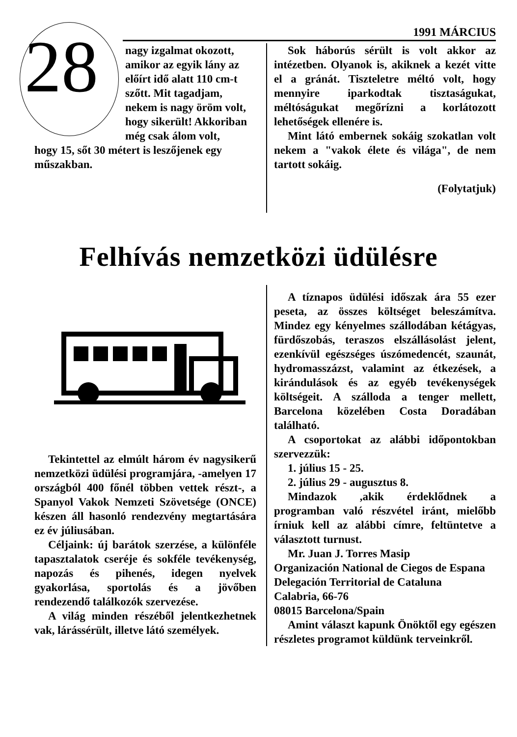28 1991 MÁRCIUS
nagy izgalmat okozott, amikor az egyik lány az előírt idő alatt 110 cm-t szőtt. Mit tagadjam, nekem is nagy öröm volt, hogy sikerült! Akkoriban még csak álom volt,
hogy 15, sőt 30 métert is leszőjenek egy műszakban.
Sok háborús sérült is volt akkor az intézetben. Olyanok is, akiknek a kezét vitte el a gránát. Tiszteletre méltó volt, hogy mennyire iparkodtak tisztaságukat, méltóságukat megőrízni a korlátozott lehetőségek ellenére is.
Mint látó embernek sokáig szokatlan volt nekem a "vakok élete és világa", de nem tartott sokáig.
(Folytatjuk)
Felhívás nemzetközi üdülésre
Tekintettel az elmúlt három év nagysikerű nemzetközi üdülési programjára, -amelyen 17 országból 400 főnél többen vettek részt-, a Spanyol Vakok Nemzeti Szövetsége (ONCE) készen áll hasonló rendezvény megtartására ez év júliusában.
Céljaink: új barátok szerzése, a különféle tapasztalatok cseréje és sokféle tevékenység, napozás és pihenés, idegen nyelvek gyakorlása, sportolás és a jövőben rendezendő találkozók szervezése.
A világ minden részéből jelentkezhetnek vak, lárássérült, illetve látó személyek.
A tíznapos üdülési időszak ára 55 ezer peseta, az összes költséget beleszámítva. Mindez egy kényelmes szállodában kétágyas, fürdőszobás, teraszos elszállásolást jelent, ezenkívül egészséges úszómedencét, szaunát, hydromasszázst, valamint az étkezések, a kirándulások és az egyéb tevékenységek költségeit. A szálloda a tenger mellett, Barcelona közelében Costa Doradában található.
A csoportokat az alábbi időpontokban szervezzük:
1. július 15 - 25.
2. július 29 - augusztus 8.
Mindazok ,akik érdeklődnek a programban való részvétel iránt, mielőbb írniuk kell az alábbi címre, feltüntetve a választott turnust.
Mr. Juan J. Torres Masip
Organización National de Ciegos de Espana
Delegación Territorial de Cataluna
Calabria, 66-76
08015 Barcelona/Spain
Amint választ kapunk Önöktől egy egészen részletes programot küldünk terveinkről.